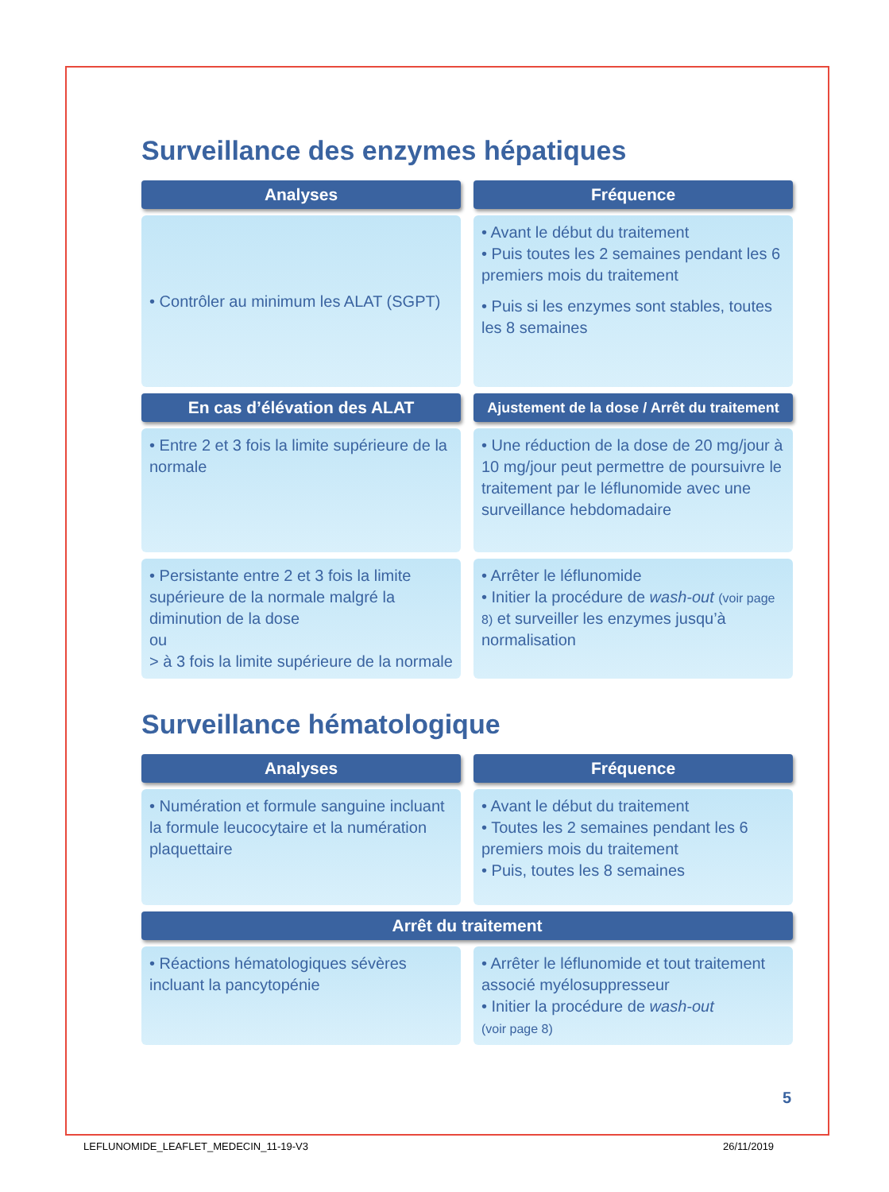Surveillance des enzymes hépatiques
| Analyses | Fréquence |
| --- | --- |
| • Contrôler au minimum les ALAT (SGPT) | • Avant le début du traitement • Puis toutes les 2 semaines pendant les 6 premiers mois du traitement • Puis si les enzymes sont stables, toutes les 8 semaines |
| En cas d’élévation des ALAT | Ajustement de la dose / Arrêt du traitement |
| • Entre 2 et 3 fois la limite supérieure de la normale | • Une réduction de la dose de 20 mg/jour à 10 mg/jour peut permettre de poursuivre le traitement par le léflunomide avec une surveillance hebdomadaire |
| • Persistante entre 2 et 3 fois la limite supérieure de la normale malgré la diminution de la dose ou > à 3 fois la limite supérieure de la normale | • Arrêter le léflunomide • Initier la procédure de wash-out (voir page 8) et surveiller les enzymes jusqu’à normalisation |
Surveillance hématologique
| Analyses | Fréquence |
| --- | --- |
| • Numération et formule sanguine incluant la formule leucocytaire et la numération plaquettaire | • Avant le début du traitement • Toutes les 2 semaines pendant les 6 premiers mois du traitement • Puis, toutes les 8 semaines |
| Arrêt du traitement | |
| • Réactions hématologiques sévères incluant la pancytopénie | • Arrêter le léflunomide et tout traitement associé myélosuppresseur • Initier la procédure de wash-out (voir page 8) |
5
LEFLUNOMIDE_LEAFLET_MEDECIN_11-19-V3
26/11/2019